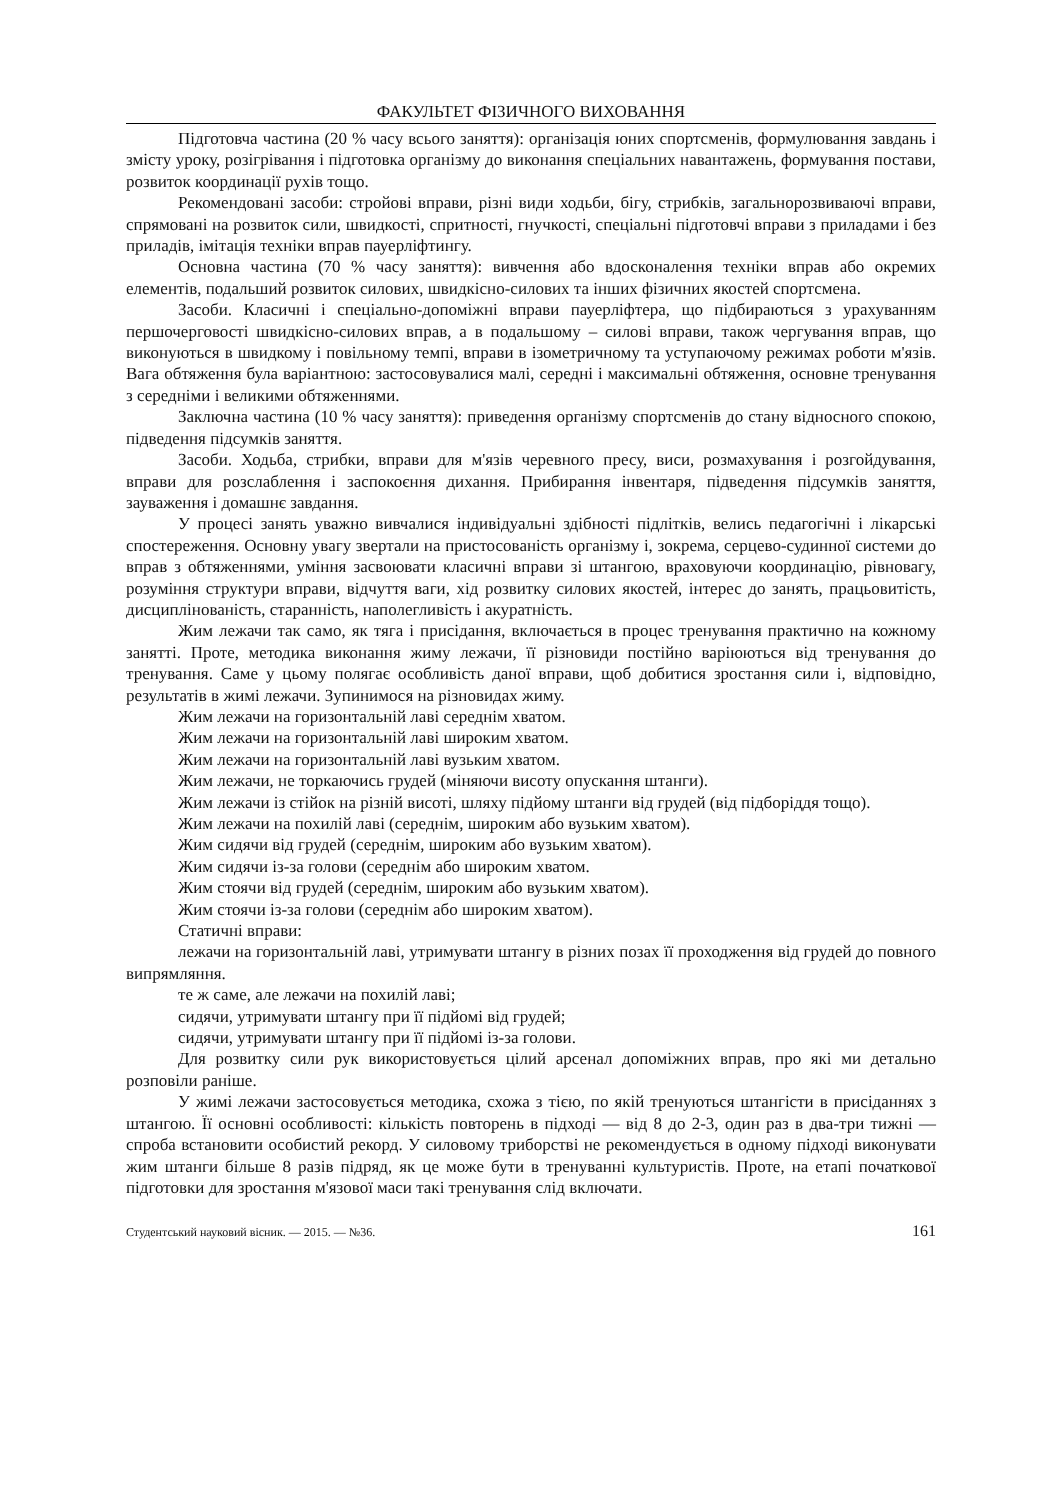ФАКУЛЬТЕТ ФІЗИЧНОГО ВИХОВАННЯ
Підготовча частина (20 % часу всього заняття): організація юних спортсменів, формулювання завдань і змісту уроку, розігрівання і підготовка організму до виконання спеціальних навантажень, формування постави, розвиток координації рухів тощо.
Рекомендовані засоби: стройові вправи, різні види ходьби, бігу, стрибків, загальнорозвиваючі вправи, спрямовані на розвиток сили, швидкості, спритності, гнучкості, спеціальні підготовчі вправи з приладами і без приладів, імітація техніки вправ пауерліфтингу.
Основна частина (70 % часу заняття): вивчення або вдосконалення техніки вправ або окремих елементів, подальший розвиток силових, швидкісно-силових та інших фізичних якостей спортсмена.
Засоби. Класичні і спеціально-допоміжні вправи пауерліфтера, що підбираються з урахуванням першочерговості швидкісно-силових вправ, а в подальшому – силові вправи, також чергування вправ, що виконуються в швидкому і повільному темпі, вправи в ізометричному та уступаючому режимах роботи м'язів. Вага обтяження була варіантною: застосовувалися малі, середні і максимальні обтяження, основне тренування з середніми і великими обтяженнями.
Заключна частина (10 % часу заняття): приведення організму спортсменів до стану відносного спокою, підведення підсумків заняття.
Засоби. Ходьба, стрибки, вправи для м'язів черевного пресу, виси, розмахування і розгойдування, вправи для розслаблення і заспокоєння дихання. Прибирання інвентаря, підведення підсумків заняття, зауваження і домашнє завдання.
У процесі занять уважно вивчалися індивідуальні здібності підлітків, велись педагогічні і лікарські спостереження. Основну увагу звертали на пристосованість організму і, зокрема, серцево-судинної системи до вправ з обтяженнями, уміння засвоювати класичні вправи зі штангою, враховуючи координацію, рівновагу, розуміння структури вправи, відчуття ваги, хід розвитку силових якостей, інтерес до занять, працьовитість, дисциплінованість, старанність, наполегливість і акуратність.
Жим лежачи так само, як тяга і присідання, включається в процес тренування практично на кожному занятті. Проте, методика виконання жиму лежачи, її різновиди постійно варіюються від тренування до тренування. Саме у цьому полягає особливість даної вправи, щоб добитися зростання сили і, відповідно, результатів в жимі лежачи. Зупинимося на різновидах жиму.
Жим лежачи на горизонтальній лаві середнім хватом.
Жим лежачи на горизонтальній лаві широким хватом.
Жим лежачи на горизонтальній лаві вузьким хватом.
Жим лежачи, не торкаючись грудей (міняючи висоту опускання штанги).
Жим лежачи із стійок на різній висоті, шляху підйому штанги від грудей (від підборіддя тощо).
Жим лежачи на похилій лаві (середнім, широким або вузьким хватом).
Жим сидячи від грудей (середнім, широким або вузьким хватом).
Жим сидячи із-за голови (середнім або широким хватом.
Жим стоячи від грудей (середнім, широким або вузьким хватом).
Жим стоячи із-за голови (середнім або широким хватом).
Статичні вправи:
лежачи на горизонтальній лаві, утримувати штангу в різних позах її проходження від грудей до повного випрямляння.
те ж саме, але лежачи на похилій лаві;
сидячи, утримувати штангу при її підйомі від грудей;
сидячи, утримувати штангу при її підйомі із-за голови.
Для розвитку сили рук використовується цілий арсенал допоміжних вправ, про які ми детально розповіли раніше.
У жимі лежачи застосовується методика, схожа з тією, по якій тренуються штангісти в присіданнях з штангою. Її основні особливості: кількість повторень в підході — від 8 до 2-3, один раз в два-три тижні — спроба встановити особистий рекорд. У силовому триборстві не рекомендується в одному підході виконувати жим штанги більше 8 разів підряд, як це може бути в тренуванні культуристів. Проте, на етапі початкової підготовки для зростання м'язової маси такі тренування слід включати.
Студентський науковий вісник. — 2015. — №36. 161